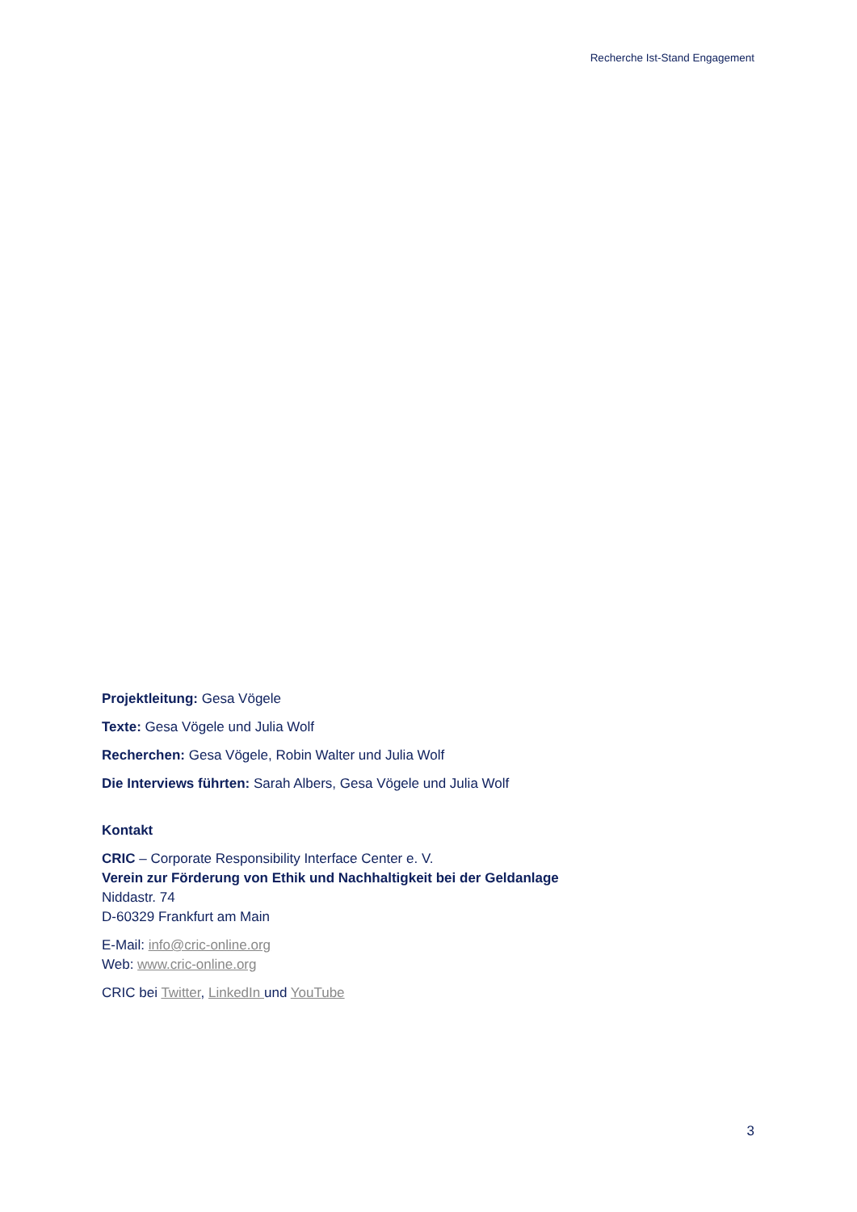Recherche Ist-Stand Engagement
Projektleitung: Gesa Vögele
Texte: Gesa Vögele und Julia Wolf
Recherchen: Gesa Vögele, Robin Walter und Julia Wolf
Die Interviews führten: Sarah Albers, Gesa Vögele und Julia Wolf
Kontakt
CRIC – Corporate Responsibility Interface Center e. V.
Verein zur Förderung von Ethik und Nachhaltigkeit bei der Geldanlage
Niddastr. 74
D-60329 Frankfurt am Main
E-Mail: info@cric-online.org
Web: www.cric-online.org
CRIC bei Twitter, LinkedIn und YouTube
3